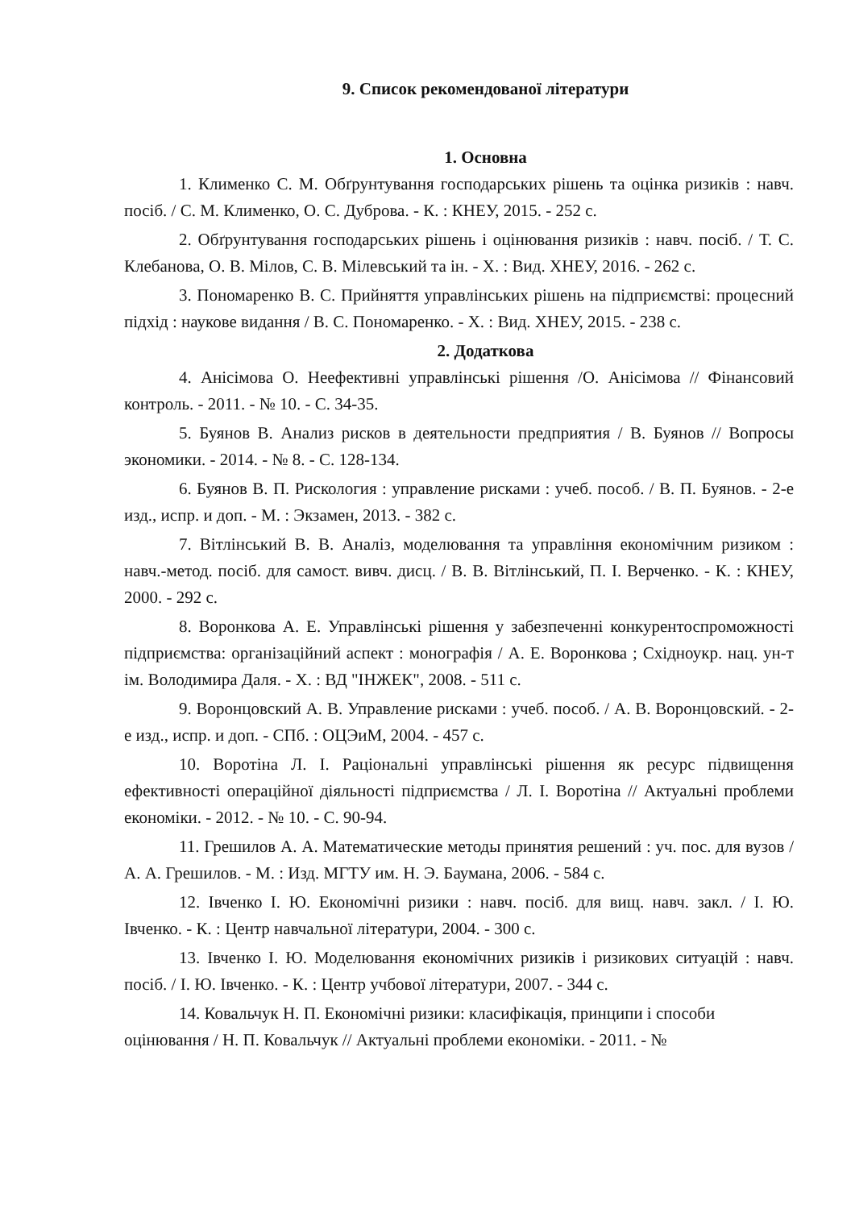9. Список рекомендованої літератури
1. Основна
1. Клименко С. М. Обґрунтування господарських рішень та оцінка ризиків : навч. посіб. / С. М. Клименко, О. С. Дуброва. - К. : КНЕУ, 2015. - 252 с.
2. Обґрунтування господарських рішень і оцінювання ризиків : навч. посіб. / Т. С. Клебанова, О. В. Мілов, С. В. Мілевський та ін. - Х. : Вид. ХНЕУ, 2016. - 262 с.
3. Пономаренко В. С. Прийняття управлінських рішень на підприємстві: процесний підхід : наукове видання / В. С. Пономаренко. - Х. : Вид. ХНЕУ, 2015. - 238 с.
2. Додаткова
4. Анісімова О. Неефективні управлінські рішення /О. Анісімова // Фінансовий контроль. - 2011. - № 10. - С. 34-35.
5. Буянов В. Анализ рисков в деятельности предприятия / В. Буянов // Вопросы экономики. - 2014. - № 8. - С. 128-134.
6. Буянов В. П. Рискология : управление рисками : учеб. пособ. / В. П. Буянов. - 2-е изд., испр. и доп. - М. : Экзамен, 2013. - 382 с.
7. Вітлінський В. В. Аналіз, моделювання та управління економічним ризиком : навч.-метод. посіб. для самост. вивч. дисц. / В. В. Вітлінський, П. І. Верченко. - К. : КНЕУ, 2000. - 292 с.
8. Воронкова А. Е. Управлінські рішення у забезпеченні конкурентоспроможності підприємства: організаційний аспект : монографія / А. Е. Воронкова ; Східноукр. нац. ун-т ім. Володимира Даля. - Х. : ВД "ІНЖЕК", 2008. - 511 с.
9. Воронцовский А. В. Управление рисками : учеб. пособ. / А. В. Воронцовский. - 2-е изд., испр. и доп. - СПб. : ОЦЭиМ, 2004. - 457 с.
10. Воротіна Л. І. Раціональні управлінські рішення як ресурс підвищення ефективності операційної діяльності підприємства / Л. І. Воротіна // Актуальні проблеми економіки. - 2012. - № 10. - С. 90-94.
11. Грешилов А. А. Математические методы принятия решений : уч. пос. для вузов / А. А. Грешилов. - М. : Изд. МГТУ им. Н. Э. Баумана, 2006. - 584 с.
12. Івченко І. Ю. Економічні ризики : навч. посіб. для вищ. навч. закл. / І. Ю. Івченко. - К. : Центр навчальної літератури, 2004. - 300 с.
13. Івченко І. Ю. Моделювання економічних ризиків і ризикових ситуацій : навч. посіб. / І. Ю. Івченко. - К. : Центр учбової літератури, 2007. - 344 с.
14. Ковальчук Н. П. Економічні ризики: класифікація, принципи і способи оцінювання / Н. П. Ковальчук // Актуальні проблеми економіки. - 2011. - №